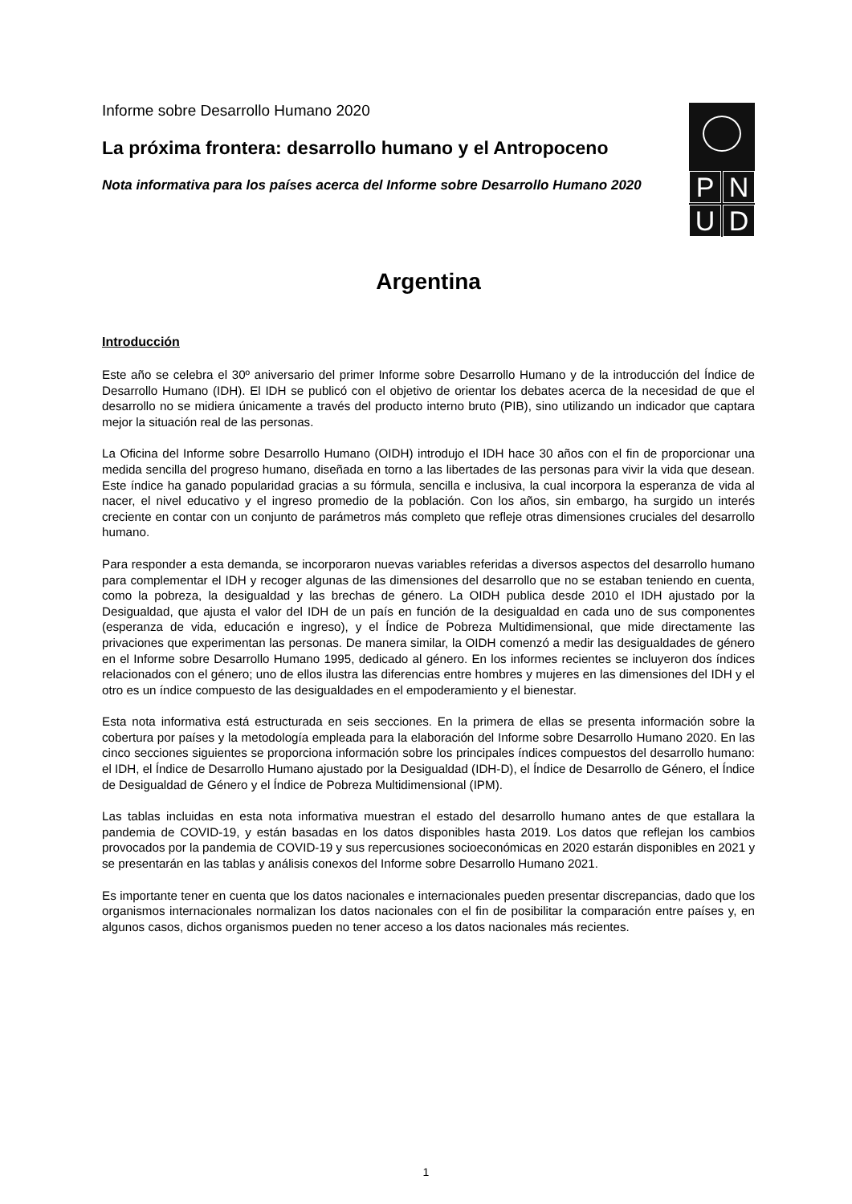Informe sobre Desarrollo Humano 2020
La próxima frontera: desarrollo humano y el Antropoceno
Nota informativa para los países acerca del Informe sobre Desarrollo Humano 2020
PNUD
Argentina
Introducción
Este año se celebra el 30º aniversario del primer Informe sobre Desarrollo Humano y de la introducción del Índice de Desarrollo Humano (IDH). El IDH se publicó con el objetivo de orientar los debates acerca de la necesidad de que el desarrollo no se midiera únicamente a través del producto interno bruto (PIB), sino utilizando un indicador que captara mejor la situación real de las personas.
La Oficina del Informe sobre Desarrollo Humano (OIDH) introdujo el IDH hace 30 años con el fin de proporcionar una medida sencilla del progreso humano, diseñada en torno a las libertades de las personas para vivir la vida que desean. Este índice ha ganado popularidad gracias a su fórmula, sencilla e inclusiva, la cual incorpora la esperanza de vida al nacer, el nivel educativo y el ingreso promedio de la población. Con los años, sin embargo, ha surgido un interés creciente en contar con un conjunto de parámetros más completo que refleje otras dimensiones cruciales del desarrollo humano.
Para responder a esta demanda, se incorporaron nuevas variables referidas a diversos aspectos del desarrollo humano para complementar el IDH y recoger algunas de las dimensiones del desarrollo que no se estaban teniendo en cuenta, como la pobreza, la desigualdad y las brechas de género. La OIDH publica desde 2010 el IDH ajustado por la Desigualdad, que ajusta el valor del IDH de un país en función de la desigualdad en cada uno de sus componentes (esperanza de vida, educación e ingreso), y el Índice de Pobreza Multidimensional, que mide directamente las privaciones que experimentan las personas. De manera similar, la OIDH comenzó a medir las desigualdades de género en el Informe sobre Desarrollo Humano 1995, dedicado al género. En los informes recientes se incluyeron dos índices relacionados con el género; uno de ellos ilustra las diferencias entre hombres y mujeres en las dimensiones del IDH y el otro es un índice compuesto de las desigualdades en el empoderamiento y el bienestar.
Esta nota informativa está estructurada en seis secciones. En la primera de ellas se presenta información sobre la cobertura por países y la metodología empleada para la elaboración del Informe sobre Desarrollo Humano 2020. En las cinco secciones siguientes se proporciona información sobre los principales índices compuestos del desarrollo humano: el IDH, el Índice de Desarrollo Humano ajustado por la Desigualdad (IDH-D), el Índice de Desarrollo de Género, el Índice de Desigualdad de Género y el Índice de Pobreza Multidimensional (IPM).
Las tablas incluidas en esta nota informativa muestran el estado del desarrollo humano antes de que estallara la pandemia de COVID-19, y están basadas en los datos disponibles hasta 2019. Los datos que reflejan los cambios provocados por la pandemia de COVID-19 y sus repercusiones socioeconómicas en 2020 estarán disponibles en 2021 y se presentarán en las tablas y análisis conexos del Informe sobre Desarrollo Humano 2021.
Es importante tener en cuenta que los datos nacionales e internacionales pueden presentar discrepancias, dado que los organismos internacionales normalizan los datos nacionales con el fin de posibilitar la comparación entre países y, en algunos casos, dichos organismos pueden no tener acceso a los datos nacionales más recientes.
1